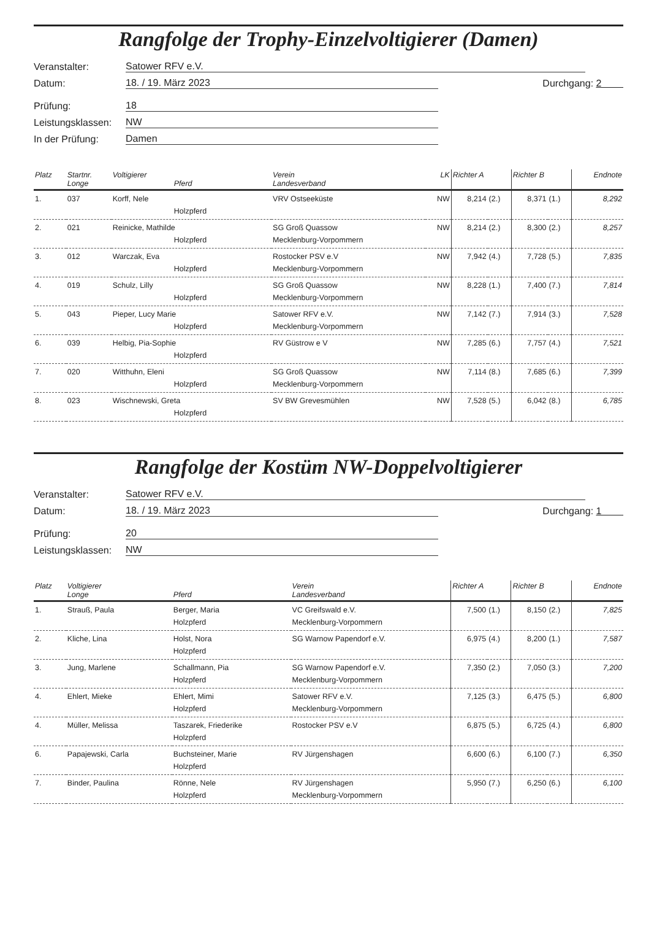Rangfolge der Trophy-Einzelvoltigierer (Damen)
Veranstalter: Satower RFV e.V.
Datum: 18. / 19. März 2023 Durchgang: 2
Prüfung: 18
Leistungsklassen: NW
In der Prüfung: Damen
| Platz | Startnr. Longe | Voltigierer Pferd | Verein Landesverband | LK | Richter A | | Richter B | | Endnote |
| --- | --- | --- | --- | --- | --- | --- | --- | --- | --- |
| 1. | 037 | Korff, Nele Holzpferd | VRV Ostseeküste | NW | 8,214 | (2.) | 8,371 | (1.) | 8,292 |
| 2. | 021 | Reinicke, Mathilde Holzpferd | SG Groß Quassow Mecklenburg-Vorpommern | NW | 8,214 | (2.) | 8,300 | (2.) | 8,257 |
| 3. | 012 | Warczak, Eva Holzpferd | Rostocker PSV e.V Mecklenburg-Vorpommern | NW | 7,942 | (4.) | 7,728 | (5.) | 7,835 |
| 4. | 019 | Schulz, Lilly Holzpferd | SG Groß Quassow Mecklenburg-Vorpommern | NW | 8,228 | (1.) | 7,400 | (7.) | 7,814 |
| 5. | 043 | Pieper, Lucy Marie Holzpferd | Satower RFV e.V. Mecklenburg-Vorpommern | NW | 7,142 | (7.) | 7,914 | (3.) | 7,528 |
| 6. | 039 | Helbig, Pia-Sophie Holzpferd | RV Güstrow e V | NW | 7,285 | (6.) | 7,757 | (4.) | 7,521 |
| 7. | 020 | Witthuhn, Eleni Holzpferd | SG Groß Quassow Mecklenburg-Vorpommern | NW | 7,114 | (8.) | 7,685 | (6.) | 7,399 |
| 8. | 023 | Wischnewski, Greta Holzpferd | SV BW Grevesmühlen | NW | 7,528 | (5.) | 6,042 | (8.) | 6,785 |
Rangfolge der Kostüm NW-Doppelvoltigierer
Veranstalter: Satower RFV e.V.
Datum: 18. / 19. März 2023 Durchgang: 1
Prüfung: 20
Leistungsklassen: NW
| Platz | Voltigierer Longe | Pferd | Verein Landesverband | Richter A | | Richter B | | Endnote |
| --- | --- | --- | --- | --- | --- | --- | --- | --- |
| 1. | Strauß, Paula | Berger, Maria Holzpferd | VC Greifswald e.V. Mecklenburg-Vorpommern | 7,500 | (1.) | 8,150 | (2.) | 7,825 |
| 2. | Kliche, Lina | Holst, Nora Holzpferd | SG Warnow Papendorf e.V. | 6,975 | (4.) | 8,200 | (1.) | 7,587 |
| 3. | Jung, Marlene | Schallmann, Pia Holzpferd | SG Warnow Papendorf e.V. Mecklenburg-Vorpommern | 7,350 | (2.) | 7,050 | (3.) | 7,200 |
| 4. | Ehlert, Mieke | Ehlert, Mimi Holzpferd | Satower RFV e.V. Mecklenburg-Vorpommern | 7,125 | (3.) | 6,475 | (5.) | 6,800 |
| 4. | Müller, Melissa | Taszarek, Friederike Holzpferd | Rostocker PSV e.V | 6,875 | (5.) | 6,725 | (4.) | 6,800 |
| 6. | Papajewski, Carla | Buchsteiner, Marie Holzpferd | RV Jürgenshagen | 6,600 | (6.) | 6,100 | (7.) | 6,350 |
| 7. | Binder, Paulina | Rönne, Nele Holzpferd | RV Jürgenshagen Mecklenburg-Vorpommern | 5,950 | (7.) | 6,250 | (6.) | 6,100 |